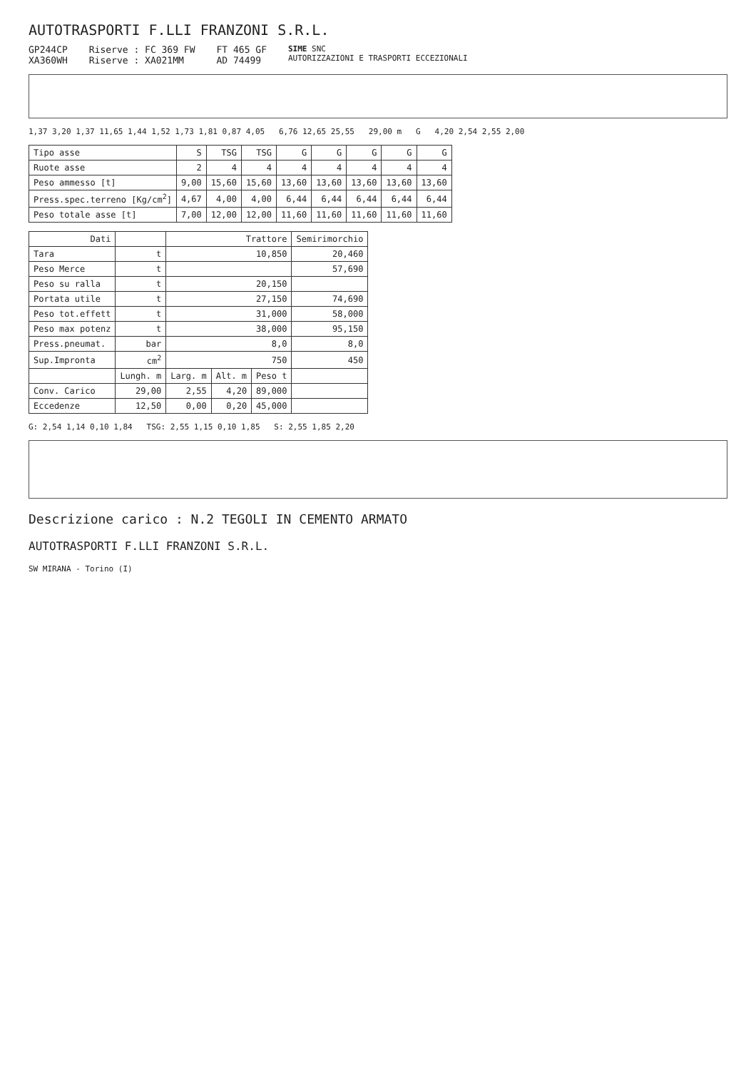AUTOTRASPORTI F.LLI FRANZONI S.R.L.
GP244CP
XA360WH
Riserve : FC 369 FW
Riserve : XA021MM
FT 465 GF
AD 74499
SIME SNC
AUTORIZZAZIONI E TRASPORTI ECCEZIONALI
1,37 3,20 1,37 11,65 1,44 1,52 1,73 1,81 0,87 4,05 6,76 12,65 25,55 29,00 m G 4,20 2,54 2,55 2,00
| Tipo asse | S | TSG | TSG | G | G | G | G | G |
| Ruote asse | 2 | 4 | 4 | 4 | 4 | 4 | 4 | 4 |
| Peso ammesso [t] | 9,00 | 15,60 | 15,60 | 13,60 | 13,60 | 13,60 | 13,60 | 13,60 |
| Press.spec.terreno [Kg/cm<sup>2</sup>] | 4,67 | 4,00 | 4,00 | 6,44 | 6,44 | 6,44 | 6,44 | 6,44 |
| Peso totale asse [t] | 7,00 | 12,00 | 12,00 | 11,60 | 11,60 | 11,60 | 11,60 | 11,60 |
| Dati | | Trattore | | | Semirimorchio |
| --- | --- | --- | --- | --- | --- |
| Tara | t | 10,850 | | | 20,460 |
| Peso Merce | t | | | | 57,690 |
| Peso su ralla | t | 20,150 | | | |
| Portata utile | t | 27,150 | | | 74,690 |
| Peso tot.effett | t | 31,000 | | | 58,000 |
| Peso max potenz | t | 38,000 | | | 95,150 |
| Press.pneumat. | bar | 8,0 | | | 8,0 |
| Sup.Impronta | cm<sup>2</sup> | 750 | | | 450 |
| | Lungh. m | Larg. m | Alt. m | Peso t | |
| Conv. Carico | 29,00 | 2,55 | 4,20 | 89,000 | |
| Eccedenze | 12,50 | 0,00 | 0,20 | 45,000 | |
G: 2,54 1,14 0,10 1,84 TSG: 2,55 1,15 0,10 1,85 S: 2,55 1,85 2,20
Descrizione carico : N.2 TEGOLI IN CEMENTO ARMATO
AUTOTRASPORTI F.LLI FRANZONI S.R.L.
SW MIRANA - Torino (I)